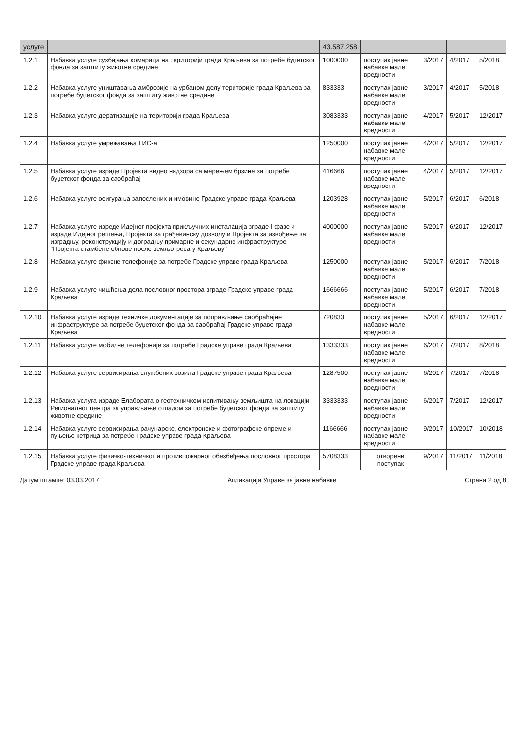| услуге | | 43.587.258 | | | | |
| --- | --- | --- | --- | --- | --- | --- |
| 1.2.1 | Набавка услуге сузбијања комараца на територији града Краљева за потребе буџетског фонда за заштиту животне средине | 1000000 | поступак јавне набавке мале вредности | 3/2017 | 4/2017 | 5/2018 |
| 1.2.2 | Набавка услуге уништавања амброзије на урбаном делу територије града Краљева за потребе буџетског фонда за заштиту животне средине | 833333 | поступак јавне набавке мале вредности | 3/2017 | 4/2017 | 5/2018 |
| 1.2.3 | Набавка услуге дератизације на територији града Краљева | 3083333 | поступак јавне набавке мале вредности | 4/2017 | 5/2017 | 12/2017 |
| 1.2.4 | Набавка услуге умрежавања ГИС-а | 1250000 | поступак јавне набавке мале вредности | 4/2017 | 5/2017 | 12/2017 |
| 1.2.5 | Набавка услуге израде Пројекта видео надзора са мерењем брзине за потребе буџетског фонда за саобраћај | 416666 | поступак јавне набавке мале вредности | 4/2017 | 5/2017 | 12/2017 |
| 1.2.6 | Набавка услуге осигурања запослених и имовине Градске управе града Краљева | 1203928 | поступак јавне набавке мале вредности | 5/2017 | 6/2017 | 6/2018 |
| 1.2.7 | Набавка услуге изреде Идејног пројекта прикључних инсталација зграде I фазе и израде Идејног решења, Пројекта за грађевинску дозволу и Пројекта за извођење за изградњу, реконструкцију и доградњу примарне и секундарне инфраструктуре "Пројекта стамбене обнове после земљотреса у Краљеву" | 4000000 | поступак јавне набавке мале вредности | 5/2017 | 6/2017 | 12/2017 |
| 1.2.8 | Набавка услуге фиксне телефоније за потребе Градске управе града Краљева | 1250000 | поступак јавне набавке мале вредности | 5/2017 | 6/2017 | 7/2018 |
| 1.2.9 | Набавка услуге чишћења дела пословног простора зграде Градске управе града Краљева | 1666666 | поступак јавне набавке мале вредности | 5/2017 | 6/2017 | 7/2018 |
| 1.2.10 | Набавка услуге израде техничке документације за поправљање саобраћајне инфраструктуре за потребе буџетског фонда за саобраћај Градске управе града Краљева | 720833 | поступак јавне набавке мале вредности | 5/2017 | 6/2017 | 12/2017 |
| 1.2.11 | Набавка услуге мобилне телефоније за потребе Градске управе града Краљева | 1333333 | поступак јавне набавке мале вредности | 6/2017 | 7/2017 | 8/2018 |
| 1.2.12 | Набавка услуге сервисирања службених возила Градске управе града Краљева | 1287500 | поступак јавне набавке мале вредности | 6/2017 | 7/2017 | 7/2018 |
| 1.2.13 | Набавка услуга израде Елабората о геотехничком испитивању земљишта на локацији Регионалног центра за управљање отпадом за потребе буџетског фонда за заштиту животне средине | 3333333 | поступак јавне набавке мале вредности | 6/2017 | 7/2017 | 12/2017 |
| 1.2.14 | Набавка услуге сервисирања рачунарске, електронске и фотографске опреме и пуњење кетрица за потребе Градске управе града Краљева | 1166666 | поступак јавне набавке мале вредности | 9/2017 | 10/2017 | 10/2018 |
| 1.2.15 | Набавка услуге физичко-техничког и противпожарног обезбеђења пословног простора Градске управе града Краљева | 5708333 | отворени поступак | 9/2017 | 11/2017 | 11/2018 |
Датум штампе: 03.03.2017 Апликација Управе за јавне набавке Страна 2 од 8